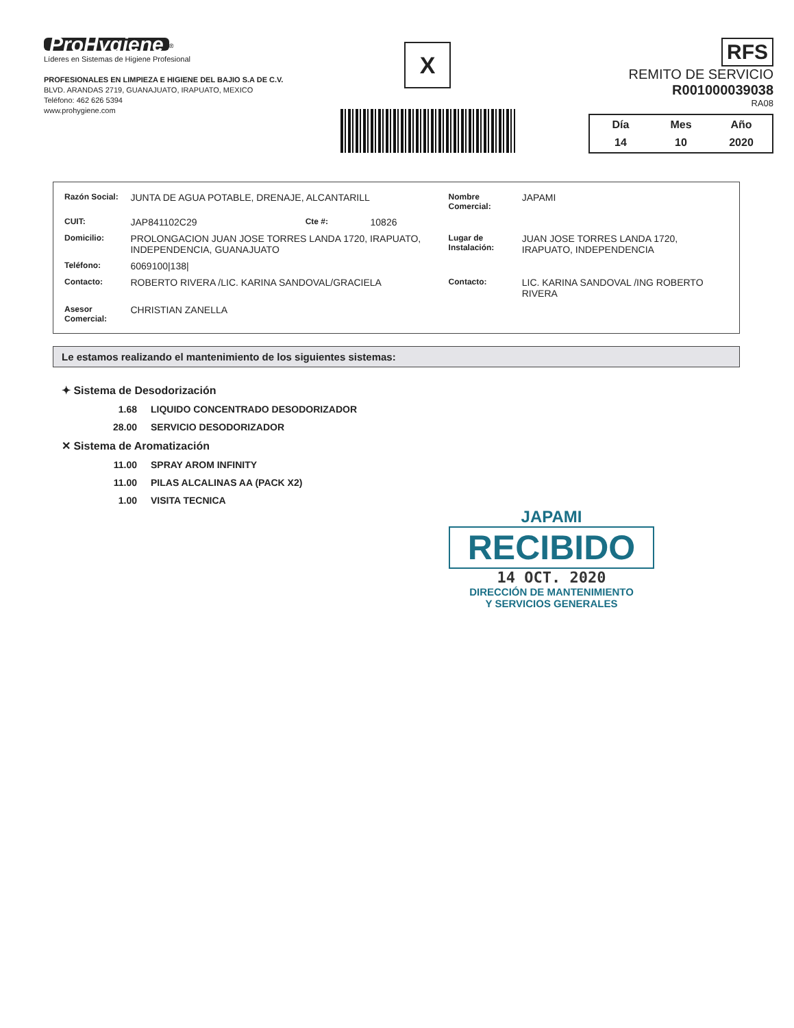ProHygiene<sup>®</sup>
Líderes en Sistemas de Higiene Profesional
PROFESIONALES EN LIMPIEZA E HIGIENE DEL BAJIO S.A DE C.V.
BLVD. ARANDAS 2719, GUANAJUATO, IRAPUATO, MEXICO
Teléfono: 462 626 5394
www.prohygiene.com
X
RFS
REMITO DE SERVICIO
R001000039038
RA08
| Día | Mes | Año |
| 14 | 10 | 2020 |
| Razón Social: | JUNTA DE AGUA POTABLE, DRENAJE, ALCANTARILL | | | Nombre Comercial: | JAPAMI |
| CUIT: | JAP841102C29 | Cte #: | 10826 | | |
| Domicilio: | PROLONGACION JUAN JOSE TORRES LANDA 1720, IRAPUATO, INDEPENDENCIA, GUANAJUATO | | | Lugar de Instalación: | JUAN JOSE TORRES LANDA 1720, IRAPUATO, INDEPENDENCIA |
| Teléfono: | 6069100/138/ | | | | |
| Contacto: | ROBERTO RIVERA /LIC. KARINA SANDOVAL/GRACIELA | | | Contacto: | LIC. KARINA SANDOVAL /ING ROBERTO RIVERA |
| Asesor Comercial: | CHRISTIAN ZANELLA | | | | |
Le estamos realizando el mantenimiento de los siguientes sistemas:
✦ Sistema de Desodorización
1.68 LIQUIDO CONCENTRADO DESODORIZADOR
28.00 SERVICIO DESODORIZADOR
✕ Sistema de Aromatización
11.00 SPRAY AROM INFINITY
11.00 PILAS ALCALINAS AA (PACK X2)
1.00 VISITA TECNICA
JAPAMI
RECIBIDO
14 OCT. 2020
DIRECCIÓN DE MANTENIMIENTO
Y SERVICIOS GENERALES